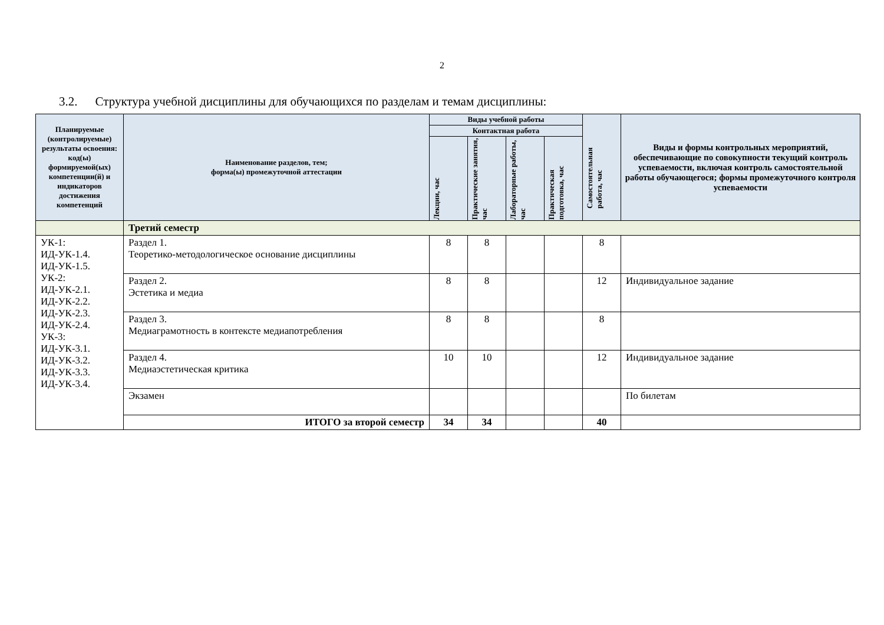2
3.2. Структура учебной дисциплины для обучающихся по разделам и темам дисциплины:
| Планируемые (контролируемые) результаты освоения: код(ы) формируемой(ых) компетенции(й) и индикаторов достижения компетенций | Наименование разделов, тем; форма(ы) промежуточной аттестации | Виды учебной работы | | | | Самостоятельная работа, час | Виды и формы контрольных мероприятий, обеспечивающие по совокупности текущий контроль успеваемости, включая контроль самостоятельной работы обучающегося; формы промежуточного контроля успеваемости |
| --- | --- | --- | --- | --- | --- | --- | --- |
| | | Контактная работа | | | | | |
| | | Лекции, час | Практические занятия, час | Лабораторные работы, час | Практическая подготовка, час | | |
| | Третий семестр | | | | | | |
| УК-1: ИД-УК-1.4. ИД-УК-1.5. УК-2: ИД-УК-2.1. ИД-УК-2.2. ИД-УК-2.3. ИД-УК-2.4. УК-3: ИД-УК-3.1. ИД-УК-3.2. ИД-УК-3.3. ИД-УК-3.4. | Раздел 1. Теоретико-методологическое основание дисциплины | 8 | 8 | | | 8 | |
| | Раздел 2. Эстетика и медиа | 8 | 8 | | | 12 | Индивидуальное задание |
| | Раздел 3. Медиаграмотность в контексте медиапотребления | 8 | 8 | | | 8 | |
| | Раздел 4. Медиаэстетическая критика | 10 | 10 | | | 12 | Индивидуальное задание |
| | Экзамен | | | | | | По билетам |
| | ИТОГО за второй семестр | 34 | 34 | | | 40 | |